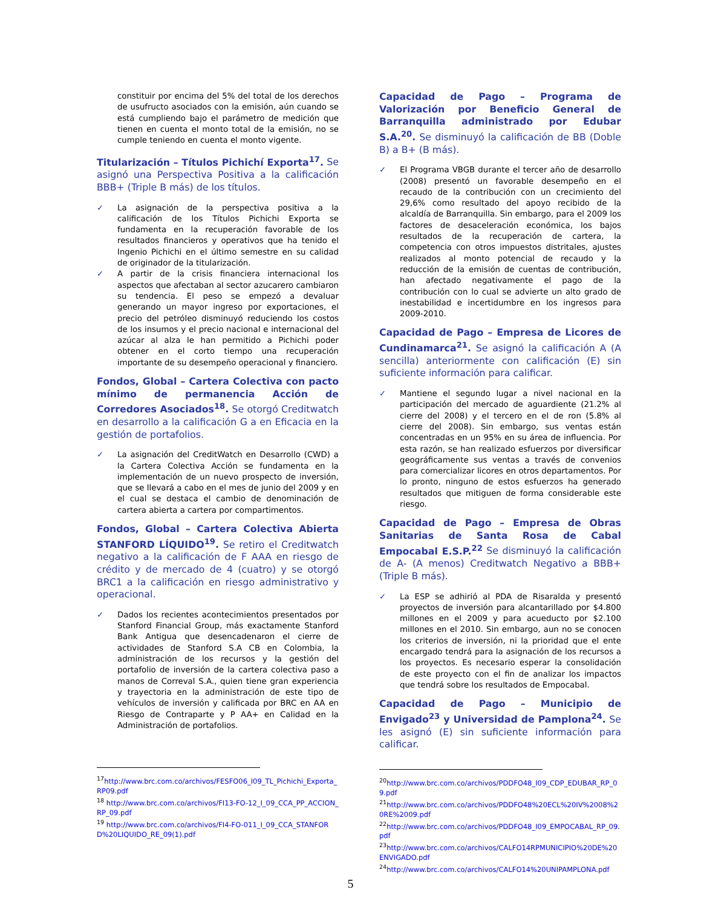constituir por encima del 5% del total de los derechos de usufructo asociados con la emisión, aún cuando se está cumpliendo bajo el parámetro de medición que tienen en cuenta el monto total de la emisión, no se cumple teniendo en cuenta el monto vigente.
Titularización – Títulos Pichichí Exporta<sup>17</sup>. Se asignó una Perspectiva Positiva a la calificación BBB+ (Triple B más) de los títulos.
✓ La asignación de la perspectiva positiva a la calificación de los Títulos Pichichi Exporta se fundamenta en la recuperación favorable de los resultados financieros y operativos que ha tenido el Ingenio Pichichi en el último semestre en su calidad de originador de la titularización.
✓ A partir de la crisis financiera internacional los aspectos que afectaban al sector azucarero cambiaron su tendencia. El peso se empezó a devaluar generando un mayor ingreso por exportaciones, el precio del petróleo disminuyó reduciendo los costos de los insumos y el precio nacional e internacional del azúcar al alza le han permitido a Pichichi poder obtener en el corto tiempo una recuperación importante de su desempeño operacional y financiero.
Fondos, Global – Cartera Colectiva con pacto mínimo de permanencia Acción de Corredores Asociados<sup>18</sup>. Se otorgó Creditwatch en desarrollo a la calificación G a en Eficacia en la gestión de portafolios.
✓ La asignación del CreditWatch en Desarrollo (CWD) a la Cartera Colectiva Acción se fundamenta en la implementación de un nuevo prospecto de inversión, que se llevará a cabo en el mes de junio del 2009 y en el cual se destaca el cambio de denominación de cartera abierta a cartera por compartimentos.
Fondos, Global – Cartera Colectiva Abierta STANFORD LÍQUIDO<sup>19</sup>. Se retiro el Creditwatch negativo a la calificación de F AAA en riesgo de crédito y de mercado de 4 (cuatro) y se otorgó BRC1 a la calificación en riesgo administrativo y operacional.
✓ Dados los recientes acontecimientos presentados por Stanford Financial Group, más exactamente Stanford Bank Antigua que desencadenaron el cierre de actividades de Stanford S.A CB en Colombia, la administración de los recursos y la gestión del portafolio de inversión de la cartera colectiva paso a manos de Correval S.A., quien tiene gran experiencia y trayectoria en la administración de este tipo de vehículos de inversión y calificada por BRC en AA en Riesgo de Contraparte y P AA+ en Calidad en la Administración de portafolios.
<sup>17</sup> http://www.brc.com.co/archivos/FESFO06_I09_TL_Pichichi_Exporta_RP09.pdf
<sup>18</sup> http://www.brc.com.co/archivos/FI13-FO-12_I_09_CCA_PP_ACCION_RP_09.pdf
<sup>19</sup> http://www.brc.com.co/archivos/FI4-FO-011_I_09_CCA_STANFORD%20LIQUIDO_RE_09(1).pdf
Capacidad de Pago – Programa de Valorización por Beneficio General de Barranquilla administrado por Edubar S.A.<sup>20</sup>. Se disminuyó la calificación de BB (Doble B) a B+ (B más).
✓ El Programa VBGB durante el tercer año de desarrollo (2008) presentó un favorable desempeño en el recaudo de la contribución con un crecimiento del 29,6% como resultado del apoyo recibido de la alcaldía de Barranquilla. Sin embargo, para el 2009 los factores de desaceleración económica, los bajos resultados de la recuperación de cartera, la competencia con otros impuestos distritales, ajustes realizados al monto potencial de recaudo y la reducción de la emisión de cuentas de contribución, han afectado negativamente el pago de la contribución con lo cual se advierte un alto grado de inestabilidad e incertidumbre en los ingresos para 2009-2010.
Capacidad de Pago – Empresa de Licores de Cundinamarca<sup>21</sup>. Se asignó la calificación A (A sencilla) anteriormente con calificación (E) sin suficiente información para calificar.
✓ Mantiene el segundo lugar a nivel nacional en la participación del mercado de aguardiente (21.2% al cierre del 2008) y el tercero en el de ron (5.8% al cierre del 2008). Sin embargo, sus ventas están concentradas en un 95% en su área de influencia. Por esta razón, se han realizado esfuerzos por diversificar geográficamente sus ventas a través de convenios para comercializar licores en otros departamentos. Por lo pronto, ninguno de estos esfuerzos ha generado resultados que mitiguen de forma considerable este riesgo.
Capacidad de Pago – Empresa de Obras Sanitarias de Santa Rosa de Cabal Empocabal E.S.P.<sup>22</sup> Se disminuyó la calificación de A- (A menos) Creditwatch Negativo a BBB+ (Triple B más).
✓ La ESP se adhirió al PDA de Risaralda y presentó proyectos de inversión para alcantarillado por $4.800 millones en el 2009 y para acueducto por $2.100 millones en el 2010. Sin embargo, aun no se conocen los criterios de inversión, ni la prioridad que el ente encargado tendrá para la asignación de los recursos a los proyectos. Es necesario esperar la consolidación de este proyecto con el fin de analizar los impactos que tendrá sobre los resultados de Empocabal.
Capacidad de Pago – Municipio de Envigado<sup>23</sup> y Universidad de Pamplona<sup>24</sup>. Se les asignó (E) sin suficiente información para calificar.
<sup>20</sup> http://www.brc.com.co/archivos/PDDFO48_I09_CDP_EDUBAR_RP_09.pdf
<sup>21</sup> http://www.brc.com.co/archivos/PDDFO48%20ECL%20IV%2008%20RE%2009.pdf
<sup>22</sup> http://www.brc.com.co/archivos/PDDFO48_I09_EMPOCABAL_RP_09.pdf
<sup>23</sup> http://www.brc.com.co/archivos/CALFO14RPMUNICIPIO%20DE%20ENVIGADO.pdf
<sup>24</sup> http://www.brc.com.co/archivos/CALFO14%20UNIPAMPLONA.pdf
5